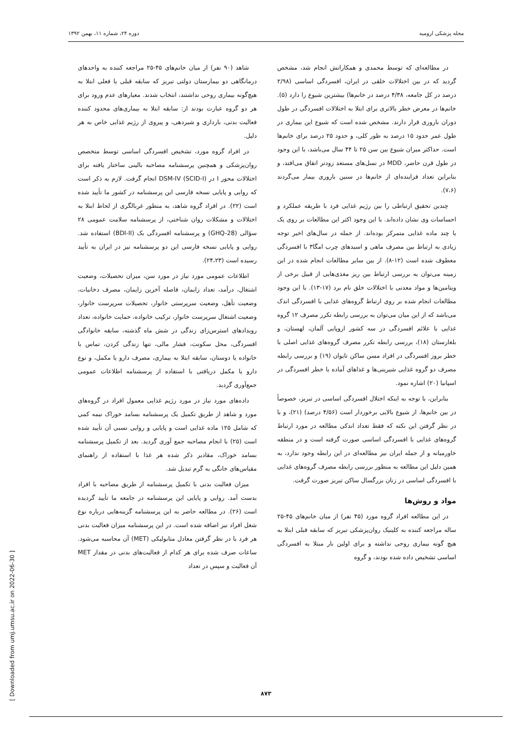مجله پزشکی ارومیه دوره ۲۴، شماره ۱۱، بهمن ۱۳۹۲
در مطالعه‌ای که توسط محمدی و همکارانش انجام شد، مشخص گردید که در بین اختلالات خلقی در ایران، افسردگی اساسی (۲/۹۸ درصد در کل جامعه، ۴/۳۸ درصد در خانم‌ها) بیشترین شیوع را دارد (۵). خانم‌ها در معرض خطر بالاتری برای ابتلا به اختلالات افسردگی در طول دوران باروری قرار دارند. مشخص شده است که شیوع این بیماری در طول عمر حدود ۱۵ درصد به طور کلی، و حدود ۲۵ درصد برای خانم‌ها است. حداکثر میزان شیوع بین سن ۲۵ تا ۴۴ سال می‌باشد، با این وجود در طول قرن حاضر، MDD در نسل‌های مستعد زودتر اتفاق می‌افتد، و بنابراین تعداد فزاینده‌ای از خانم‌ها در سنین باروری بیمار می‌گردند (۷،۶).
چندین تحقیق ارتباطی را بین رژیم غذایی فرد با طریقه عملکرد و احساسات وی نشان داده‌اند. با این وجود اکثر این مطالعات بر روی یک یا چند ماده غذایی متمرکز بوده‌اند. از جمله در سال‌های اخیر توجه زیادی به ارتباط بین مصرف ماهی و اسیدهای چرب امگا۳ با افسردگی معطوف شده است (۱۲-۸). از بین سایر مطالعات انجام شده در این زمینه می‌توان به بررسی ارتباط بین ریز مغذی‌هایی از قبیل برخی از ویتامین‌ها و مواد معدنی با اختلالات خلق نام برد (۱۷-۱۳). با این وجود مطالعات انجام شده بر روی ارتباط گروه‌های غذایی با افسردگی اندک می‌باشد که از این میان می‌توان به بررسی رابطه تکرر مصرف ۱۲ گروه غذایی با علائم افسردگی در سه کشور اروپایی آلمان، لهستان، و بلغارستان (۱۸)، بررسی رابطه تکرر مصرف گروه‌های غذایی اصلی با خطر بروز افسردگی در افراد مسن ساکن تایوان (۱۹) و بررسی رابطه مصرف دو گروه غذایی شیرینی‌ها و غذاهای آماده با خطر افسردگی در اسپانیا (۲۰) اشاره نمود.
بنابراین، با توجه به اینکه اختلال افسردگی اساسی در تبریز، خصوصاً در بین خانم‌ها، از شیوع بالایی برخوردار است (۴/۵۶ درصد) (۲۱)، و با در نظر گرفتن این نکته که فقط تعداد اندکی مطالعه در مورد ارتباط گروه‌های غذایی با افسردگی اساسی صورت گرفته است و در منطقه خاورمیانه و از جمله ایران نیز مطالعه‌ای در این رابطه وجود ندارد، به همین دلیل این مطالعه به منظور بررسی رابطه مصرف گروه‌های غذایی با افسردگی اساسی در زنان بزرگسال ساکن تبریز صورت گرفت.
مواد و روش‌ها
در این مطالعه افراد گروه مورد (۴۵ نفر) از میان خانم‌های ۴۵-۲۵ ساله مراجعه کننده به کلینیک روان‌پزشکی تبریز که سابقه قبلی ابتلا به هیچ گونه بیماری روحی نداشته و برای اولین بار مبتلا به افسردگی اساسی تشخیص داده شده بودند، و گروه
شاهد (۹۰ نفر) از میان خانم‌های ۴۵-۲۵ مراجعه کننده به واحدهای درمانگاهی دو بیمارستان دولتی تبریز که سابقه قبلی یا فعلی ابتلا به هیچ‌گونه بیماری روحی نداشتند، انتخاب شدند. معیارهای عدم ورود برای هر دو گروه عبارت بودند از: سابقه ابتلا به بیماری‌های محدود کننده فعالیت بدنی، بارداری و شیردهی، و پیروی از رژیم غذایی خاص به هر دلیل.
در افراد گروه مورد، تشخیص افسردگی اساسی توسط متخصص روان‌پزشکی و همچنین پرسشنامه مصاحبه بالینی ساختار یافته برای اختلالات محور I در DSM-IV (SCID-I) انجام گرفت. لازم به ذکر است که روایی و پایایی نسخه فارسی این پرسشنامه در کشور ما تأیید شده است (۲۲). در افراد گروه شاهد، به منظور غربالگری از لحاظ ابتلا به اختلالات و مشکلات روان شناختی، از پرسشنامه سلامت عمومی ۲۸ سؤالی (GHQ-28) و پرسشنامه افسردگی بک (BDI-II) استفاده شد. روایی و پایایی نسخه فارسی این دو پرسشنامه نیز در ایران به تأیید رسیده است (۲۴،۲۳).
اطلاعات عمومی مورد نیاز در مورد سن، میزان تحصیلات، وضعیت اشتغال، درآمد، تعداد زایمان، فاصله آخرین زایمان، مصرف دخانیات، وضعیت تأهل، وضعیت سرپرستی خانوار، تحصیلات سرپرست خانوار، وضعیت اشتغال سرپرست خانوار، ترکیب خانواده، حمایت خانواده، تعداد رویدادهای استرس‌زای زندگی در شش ماه گذشته، سابقه خانوادگی افسردگی، محل سکونت، فشار مالی، تنها زندگی کردن، تماس با خانواده یا دوستان، سابقه ابتلا به بیماری، مصرف دارو یا مکمل، و نوع دارو یا مکمل دریافتی با استفاده از پرسشنامه اطلاعات عمومی جمع‌آوری گردید.
داده‌های مورد نیاز در مورد رژیم غذایی معمول افراد در گروه‌های مورد و شاهد از طریق تکمیل یک پرسشنامه بسامد خوراک نیمه کمی که شامل ۱۲۵ ماده غذایی است و پایایی و روایی نسبی آن تأیید شده است (۲۵) با انجام مصاحبه جمع آوری گردید. بعد از تکمیل پرسشنامه بسامد خوراک، مقادیر ذکر شده هر غذا با استفاده از راهنمای مقیاس‌های خانگی به گرم تبدیل شد.
میزان فعالیت بدنی با تکمیل پرسشنامه از طریق مصاحبه با افراد بدست آمد. روایی و پایایی این پرسشنامه در جامعه ما تأیید گردیده است (۲۶). در مطالعه حاضر به این پرسشنامه گزینه‌هایی درباره نوع شغل افراد نیز اضافه شده است. در این پرسشنامه میزان فعالیت بدنی هر فرد با در نظر گرفتن معادل متابولیکی (MET) آن محاسبه می‌شود. ساعات صرف شده برای هر کدام از فعالیت‌های بدنی در مقدار MET آن فعالیت و سپس در تعداد
[ Downloaded from umj.umsu.ac.ir on 2022-06-30 ]
۸۷۳